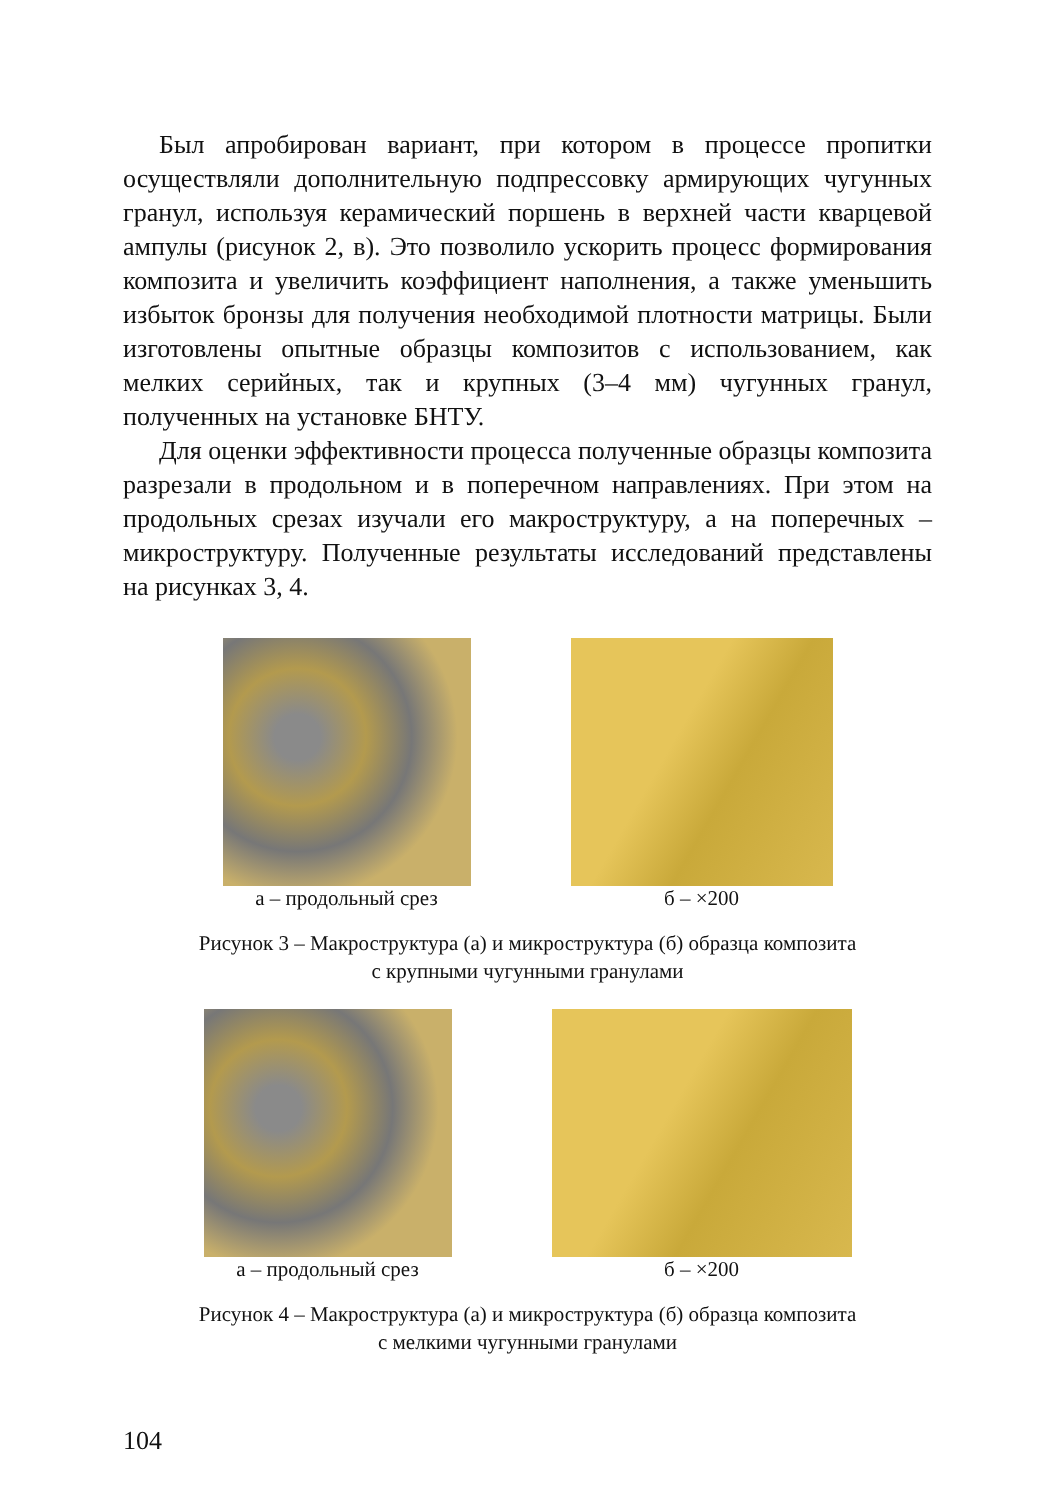Был апробирован вариант, при котором в процессе пропитки осуществляли дополнительную подпрессовку армирующих чугунных гранул, используя керамический поршень в верхней части кварцевой ампулы (рисунок 2, в). Это позволило ускорить процесс формирования композита и увеличить коэффициент наполнения, а также уменьшить избыток бронзы для получения необходимой плотности матрицы. Были изготовлены опытные образцы композитов с использованием, как мелких серийных, так и крупных (3–4 мм) чугунных гранул, полученных на установке БНТУ.
Для оценки эффективности процесса полученные образцы композита разрезали в продольном и в поперечном направлениях. При этом на продольных срезах изучали его макроструктуру, а на поперечных – микроструктуру. Полученные результаты исследований представлены на рисунках 3, 4.
а – продольный срез б – ×200
Рисунок 3 – Макроструктура (а) и микроструктура (б) образца композита
с крупными чугунными гранулами
а – продольный срез б – ×200
Рисунок 4 – Макроструктура (а) и микроструктура (б) образца композита
с мелкими чугунными гранулами
104